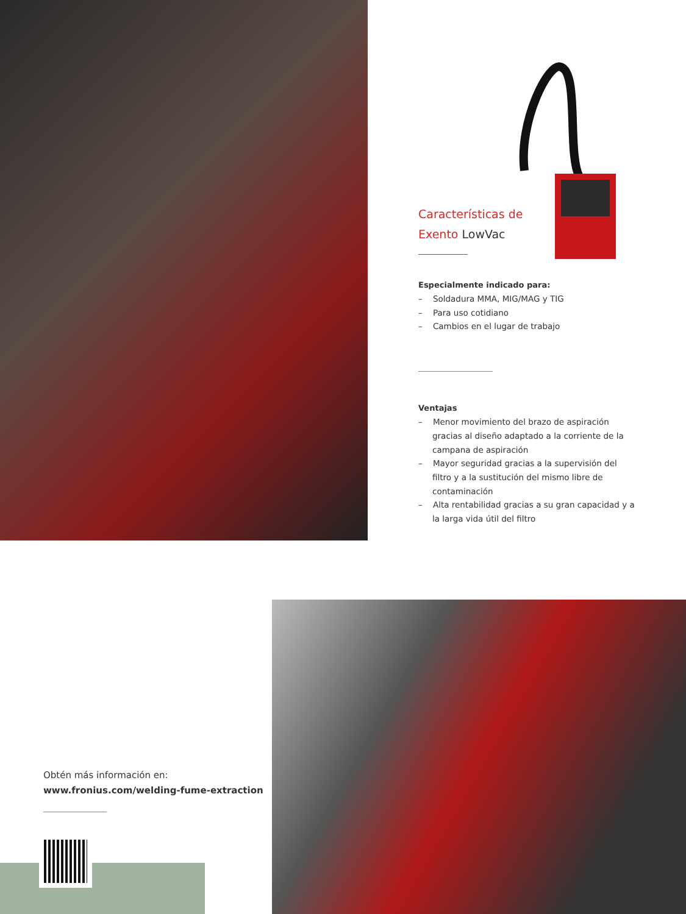Características de
Exento LowVac
Especialmente indicado para:
– Soldadura MMA, MIG/MAG y TIG
– Para uso cotidiano
– Cambios en el lugar de trabajo
Ventajas
– Menor movimiento del brazo de aspiración gracias al diseño adaptado a la corriente de la campana de aspiración
– Mayor seguridad gracias a la supervisión del filtro y a la sustitución del mismo libre de contaminación
– Alta rentabilidad gracias a su gran capacidad y a la larga vida útil del filtro
Obtén más información en:
www.fronius.com/welding-fume-extraction